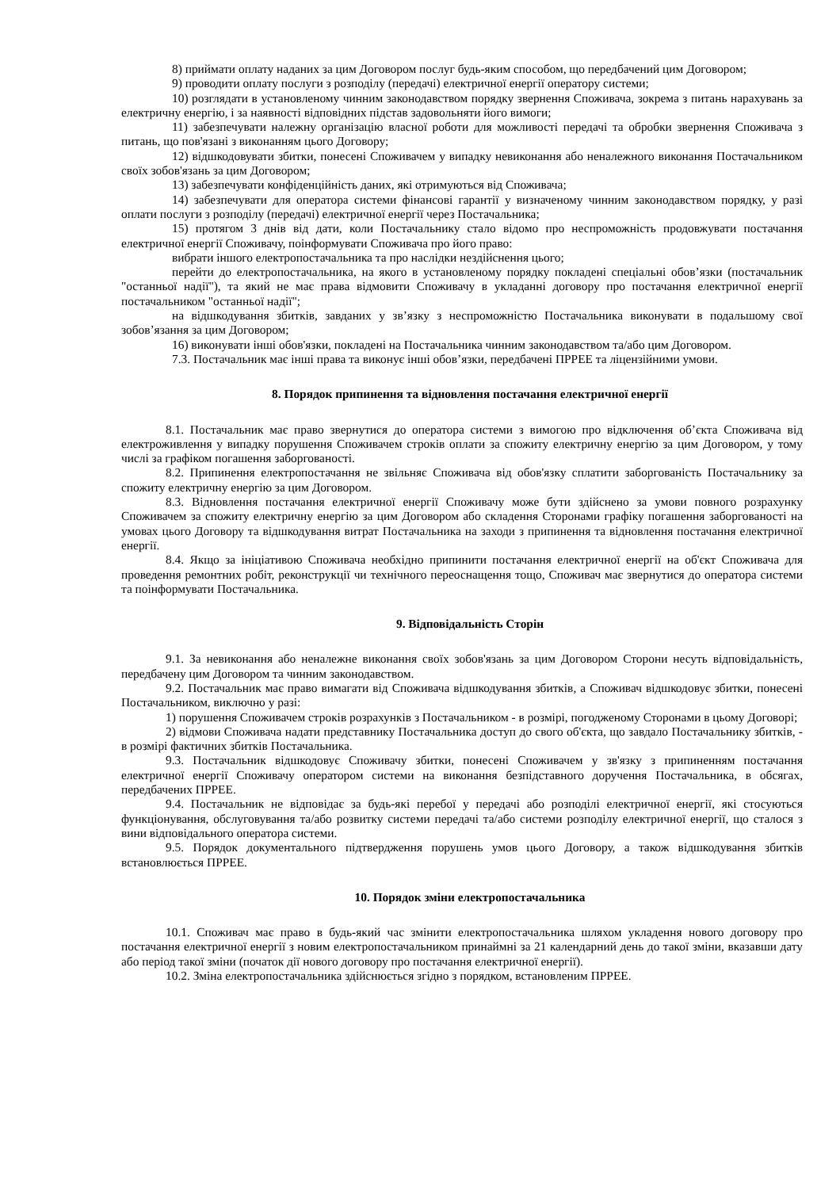8) приймати оплату наданих за цим Договором послуг будь-яким способом, що передбачений цим Договором;
9) проводити оплату послуги з розподілу (передачі) електричної енергії оператору системи;
10) розглядати в установленому чинним законодавством порядку звернення Споживача, зокрема з питань нарахувань за електричну енергію, і за наявності відповідних підстав задовольняти його вимоги;
11) забезпечувати належну організацію власної роботи для можливості передачі та обробки звернення Споживача з питань, що пов'язані з виконанням цього Договору;
12) відшкодовувати збитки, понесені Споживачем у випадку невиконання або неналежного виконання Постачальником своїх зобов'язань за цим Договором;
13) забезпечувати конфіденційність даних, які отримуються від Споживача;
14) забезпечувати для оператора системи фінансові гарантії у визначеному чинним законодавством порядку, у разі оплати послуги з розподілу (передачі) електричної енергії через Постачальника;
15) протягом 3 днів від дати, коли Постачальнику стало відомо про неспроможність продовжувати постачання електричної енергії Споживачу, поінформувати Споживача про його право:
вибрати іншого електропостачальника та про наслідки нездійснення цього;
перейти до електропостачальника, на якого в установленому порядку покладені спеціальні обов’язки (постачальник "останньої надії"), та який не має права відмовити Споживачу в укладанні договору про постачання електричної енергії постачальником "останньої надії";
на відшкодування збитків, завданих у зв’язку з неспроможністю Постачальника виконувати в подальшому свої зобов’язання за цим Договором;
16) виконувати інші обов'язки, покладені на Постачальника чинним законодавством та/або цим Договором.
7.3. Постачальник має інші права та виконує інші обов’язки, передбачені ПРРЕЕ та ліцензійними умови.
8. Порядок припинення та відновлення постачання електричної енергії
8.1. Постачальник має право звернутися до оператора системи з вимогою про відключення об’єкта Споживача від електроживлення у випадку порушення Споживачем строків оплати за спожиту електричну енергію за цим Договором, у тому числі за графіком погашення заборгованості.
8.2. Припинення електропостачання не звільняє Споживача від обов'язку сплатити заборгованість Постачальнику за спожиту електричну енергію за цим Договором.
8.3. Відновлення постачання електричної енергії Споживачу може бути здійснено за умови повного розрахунку Споживачем за спожиту електричну енергію за цим Договором або складення Сторонами графіку погашення заборгованості на умовах цього Договору та відшкодування витрат Постачальника на заходи з припинення та відновлення постачання електричної енергії.
8.4. Якщо за ініціативою Споживача необхідно припинити постачання електричної енергії на об'єкт Споживача для проведення ремонтних робіт, реконструкції чи технічного переоснащення тощо, Споживач має звернутися до оператора системи та поінформувати Постачальника.
9. Відповідальність Сторін
9.1. За невиконання або неналежне виконання своїх зобов'язань за цим Договором Сторони несуть відповідальність, передбачену цим Договором та чинним законодавством.
9.2. Постачальник має право вимагати від Споживача відшкодування збитків, а Споживач відшкодовує збитки, понесені Постачальником, виключно у разі:
1) порушення Споживачем строків розрахунків з Постачальником - в розмірі, погодженому Сторонами в цьому Договорі;
2) відмови Споживача надати представнику Постачальника доступ до свого об'єкта, що завдало Постачальнику збитків, - в розмірі фактичних збитків Постачальника.
9.3. Постачальник відшкодовує Споживачу збитки, понесені Споживачем у зв'язку з припиненням постачання електричної енергії Споживачу оператором системи на виконання безпідставного доручення Постачальника, в обсягах, передбачених ПРРЕЕ.
9.4. Постачальник не відповідає за будь-які перебої у передачі або розподілі електричної енергії, які стосуються функціонування, обслуговування та/або розвитку системи передачі та/або системи розподілу електричної енергії, що сталося з вини відповідального оператора системи.
9.5. Порядок документального підтвердження порушень умов цього Договору, а також відшкодування збитків встановлюється ПРРЕЕ.
10. Порядок зміни електропостачальника
10.1. Споживач має право в будь-який час змінити електропостачальника шляхом укладення нового договору про постачання електричної енергії з новим електропостачальником принаймні за 21 календарний день до такої зміни, вказавши дату або період такої зміни (початок дії нового договору про постачання електричної енергії).
10.2. Зміна електропостачальника здійснюється згідно з порядком, встановленим ПРРЕЕ.